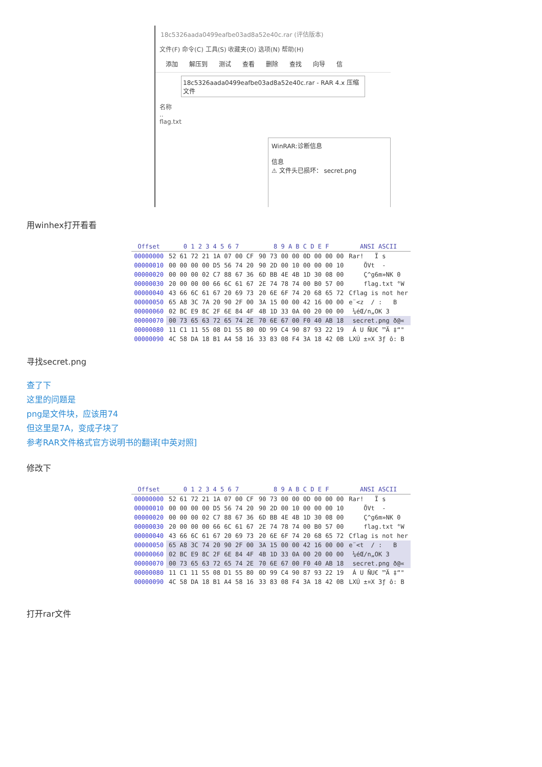18c5326aada0499eafbe03ad8a52e40c.rar (评估版本)
文件(F) 命令(C) 工具(S) 收藏夹(O) 选项(N) 帮助(H)
添加 解压到 测试 查看 删除 查找 向导 信
18c5326aada0499eafbe03ad8a52e40c.rar - RAR 4.x 压缩文件
名称
..
flag.txt
WinRAR:诊断信息
信息
⚠ 文件头已损坏： secret.png
用winhex打开看看
| Offset | 0 1 2 3 4 5 6 7 | 8 9 A B C D E F | ANSI ASCII |
| --- | --- | --- | --- |
| 00000000 | 52 61 72 21 1A 07 00 CF | 90 73 00 00 0D 00 00 00 | Rar! Ï s |
| 00000010 | 00 00 00 00 D5 56 74 20 | 90 2D 00 10 00 00 00 10 | ÕVt - |
| 00000020 | 00 00 00 02 C7 88 67 36 | 6D BB 4E 4B 1D 30 08 00 | Ç^g6m»NK 0 |
| 00000030 | 20 00 00 00 66 6C 61 67 | 2E 74 78 74 00 B0 57 00 | flag.txt °W |
| 00000040 | 43 66 6C 61 67 20 69 73 | 20 6E 6F 74 20 68 65 72 | Cflag is not her |
| 00000050 | 65 A8 3C 7A 20 90 2F 00 | 3A 15 00 00 42 16 00 00 | e¨<z / : B |
| 00000060 | 02 BC E9 8C 2F 6E 84 4F | 4B 1D 33 0A 00 20 00 00 | ¼éŒ/n„OK 3 |
| 00000070 | 00 73 65 63 72 65 74 2E | 70 6E 67 00 F0 40 AB 18 | secret.png ð@« |
| 00000080 | 11 C1 11 55 08 D1 55 80 | 0D 99 C4 90 87 93 22 19 | Á U ÑU€ ™Ä ‡“" |
| 00000090 | 4C 58 DA 18 B1 A4 58 16 | 33 83 08 F4 3A 18 42 0B | LXÚ ±¤X 3ƒ ô: B |
寻找secret.png
查了下
这里的问题是
png是文件块，应该用74
但这里是7A，变成子块了
参考RAR文件格式官方说明书的翻译[中英对照]
修改下
| Offset | 0 1 2 3 4 5 6 7 | 8 9 A B C D E F | ANSI ASCII |
| --- | --- | --- | --- |
| 00000000 | 52 61 72 21 1A 07 00 CF | 90 73 00 00 0D 00 00 00 | Rar! Ï s |
| 00000010 | 00 00 00 00 D5 56 74 20 | 90 2D 00 10 00 00 00 10 | ÕVt - |
| 00000020 | 00 00 00 02 C7 88 67 36 | 6D BB 4E 4B 1D 30 08 00 | Ç^g6m»NK 0 |
| 00000030 | 20 00 00 00 66 6C 61 67 | 2E 74 78 74 00 B0 57 00 | flag.txt °W |
| 00000040 | 43 66 6C 61 67 20 69 73 | 20 6E 6F 74 20 68 65 72 | Cflag is not her |
| 00000050 | 65 A8 3C 74 20 90 2F 00 | 3A 15 00 00 42 16 00 00 | e¨<t / : B |
| 00000060 | 02 BC E9 8C 2F 6E 84 4F | 4B 1D 33 0A 00 20 00 00 | ¼éŒ/n„OK 3 |
| 00000070 | 00 73 65 63 72 65 74 2E | 70 6E 67 00 F0 40 AB 18 | secret.png ð@« |
| 00000080 | 11 C1 11 55 08 D1 55 80 | 0D 99 C4 90 87 93 22 19 | Á U ÑU€ ™Ä ‡“" |
| 00000090 | 4C 58 DA 18 B1 A4 58 16 | 33 83 08 F4 3A 18 42 0B | LXÚ ±¤X 3ƒ ô: B |
打开rar文件